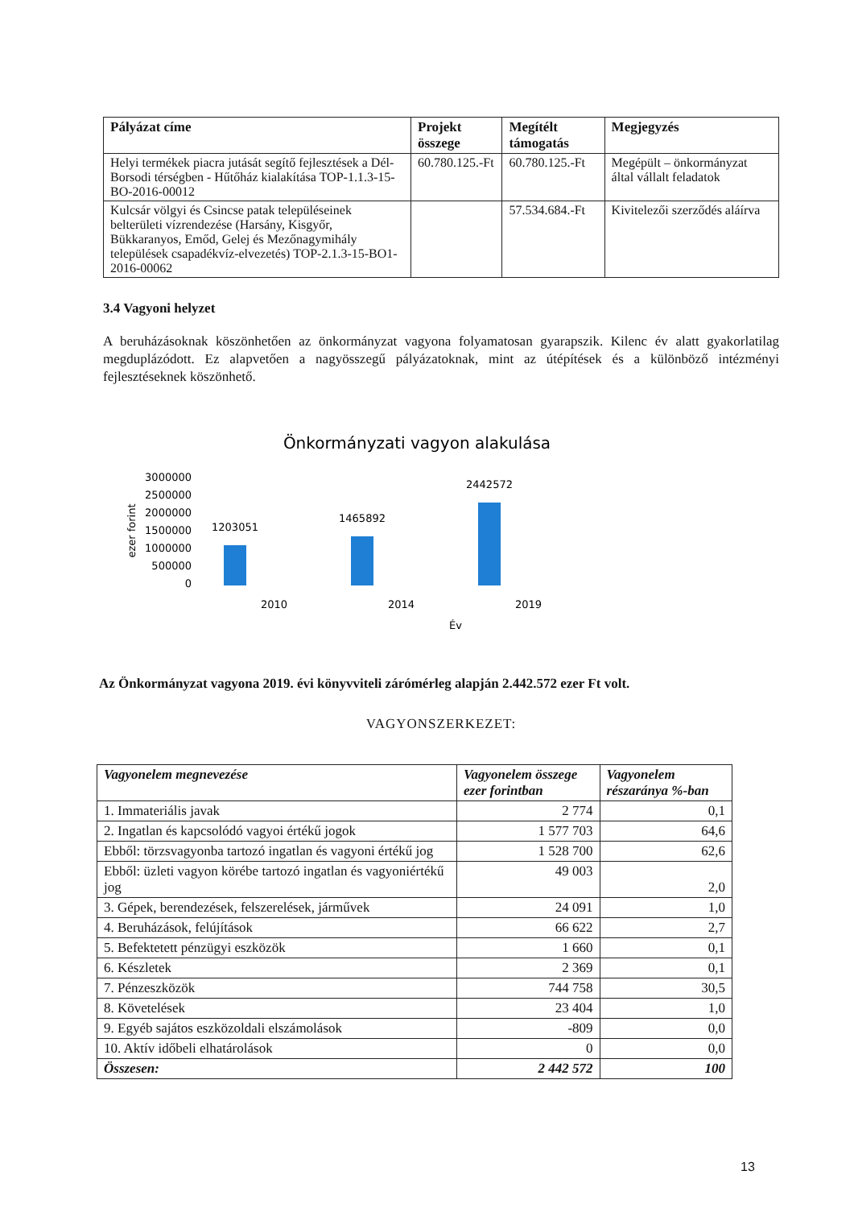| Pályázat címe | Projekt összege | Megítélt támogatás | Megjegyzés |
| --- | --- | --- | --- |
| Helyi termékek piacra jutását segítő fejlesztések a Dél-Borsodi térségben - Hűtőház kialakítása TOP-1.1.3-15-BO-2016-00012 | 60.780.125.-Ft | 60.780.125.-Ft | Megépült – önkormányzat által vállalt feladatok |
| Kulcsár völgyi és Csincse patak településeinek belterületi vízrendezése (Harsány, Kisgyőr, Bükkaranyos, Emőd, Gelej és Mezőnagymihály települések csapadékvíz-elvezetés) TOP-2.1.3-15-BO1-2016-00062 | | 57.534.684.-Ft | Kivitelezői szerződés aláírva |
3.4 Vagyoni helyzet
A beruházásoknak köszönhetően az önkormányzat vagyona folyamatosan gyarapszik. Kilenc év alatt gyakorlatilag megduplázódott. Ez alapvetően a nagyösszegű pályázatoknak, mint az útépítések és a különböző intézményi fejlesztéseknek köszönhető.
Önkormányzati vagyon alakulása
3000000
2500000
2000000
1500000
1000000
500000
0
ezer forint
1203051
1465892
2442572
2010
2014
2019
Év
Az Önkormányzat vagyona 2019. évi könyvviteli zárómérleg alapján 2.442.572 ezer Ft volt.
VAGYONSZERKEZET:
| Vagyonelem megnevezése | Vagyonelem összege ezer forintban | Vagyonelem részaránya %-ban |
| --- | --- | --- |
| 1. Immateriális javak | 2 774 | 0,1 |
| 2. Ingatlan és kapcsolódó vagyoi értékű jogok | 1 577 703 | 64,6 |
| Ebből: törzsvagyonba tartozó ingatlan és vagyoni értékű jog | 1 528 700 | 62,6 |
| Ebből: üzleti vagyon körébe tartozó ingatlan és vagyoniértékű jog | 49 003 | 2,0 |
| 3. Gépek, berendezések, felszerelések, járművek | 24 091 | 1,0 |
| 4. Beruházások, felújítások | 66 622 | 2,7 |
| 5. Befektetett pénzügyi eszközök | 1 660 | 0,1 |
| 6. Készletek | 2 369 | 0,1 |
| 7. Pénzeszközök | 744 758 | 30,5 |
| 8. Követelések | 23 404 | 1,0 |
| 9. Egyéb sajátos eszközoldali elszámolások | -809 | 0,0 |
| 10. Aktív időbeli elhatárolások | 0 | 0,0 |
| Összesen: | 2 442 572 | 100 |
13